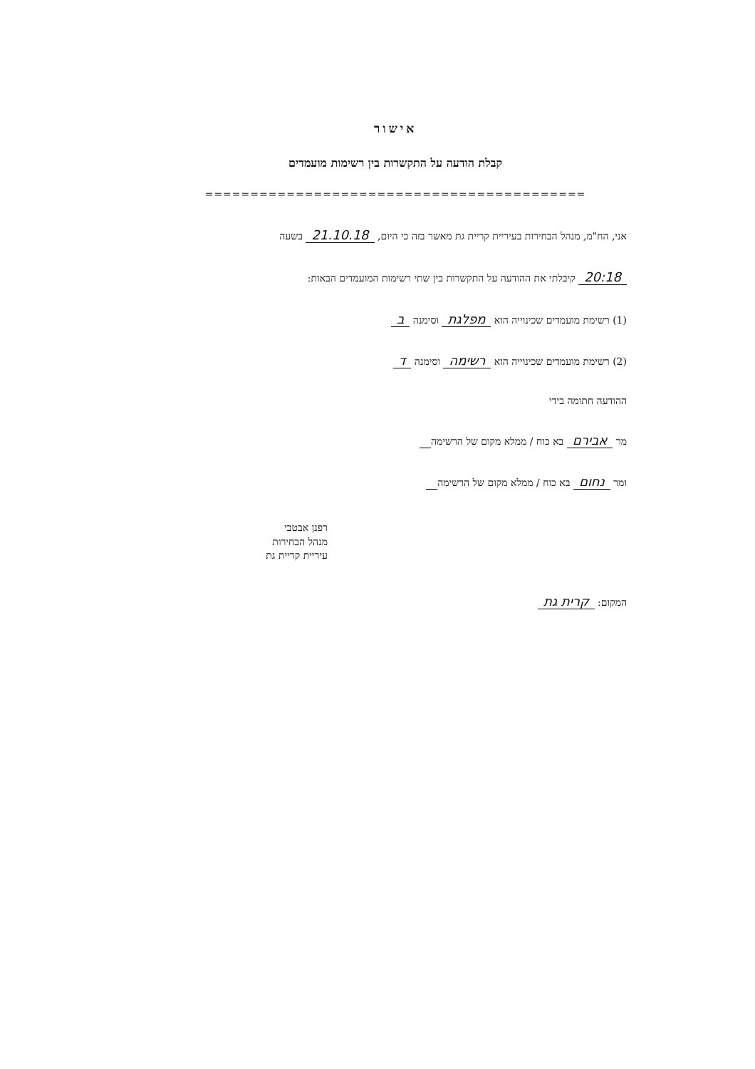אישור
קבלת הודעה על התקשרות בין רשימות מועמדים
==========================================
אני, הח"מ, מנהל הבחירות בעיריית קריית גת מאשר בזה כי היום, 21.10.18 בשעה
20:18 קיבלתי את ההודעה על התקשרות בין שתי רשימות המועמדים הבאות:
(1) רשימת מועמדים שכינוייה הוא מפלגת וסימנה ב
(2) רשימת מועמדים שכינוייה הוא רשימה וסימנה ד
ההודעה חתומה בידי
מר אבירם בא כוח / ממלא מקום של הרשימה
ומר נחום בא כוח / ממלא מקום של הרשימה
רפנן אבטבי
מנהל הבחירות
עיריית קריית גת
המקום: קרית גת